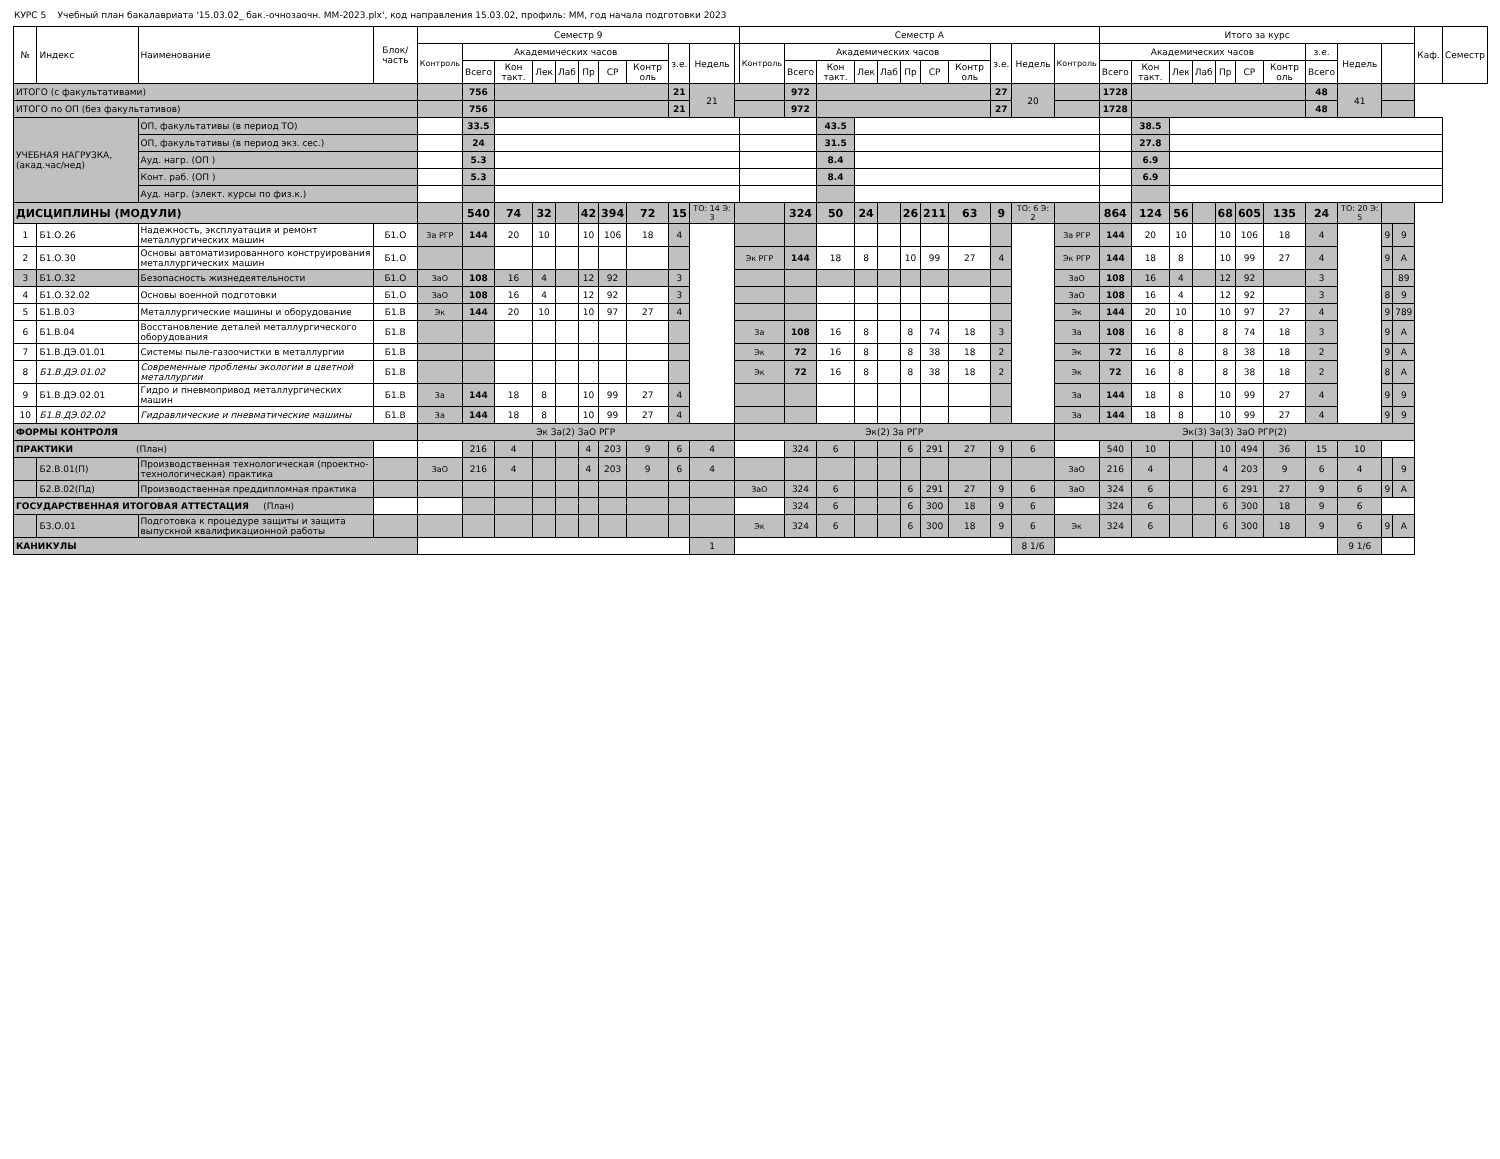КУРС 5 Учебный план бакалавриата '15.03.02_ бак.-очнозаочн. ММ-2023.plx', код направления 15.03.02, профиль: ММ, год начала подготовки 2023
| № | Индекс | Наименование | Блок/ часть | Семестр 9 | | | | | | | | | | | Семестр А | | | | | | | | | | | Итого за курс | | | | | | | | | | | Каф. | Семестр |
| --- | --- | --- | --- | --- | --- | --- | --- | --- | --- | --- | --- | --- | --- | --- | --- | --- | --- | --- | --- | --- | --- | --- | --- | --- | --- | --- | --- | --- | --- | --- | --- | --- | --- | --- | --- | --- | --- | --- |
| | | | | Контроль | Академических часов | | | | | | | з.е. | Недель | | Контроль | Академических часов | | | | | | | з.е. | Недель | Контроль | Академических часов | | | | | | | з.е. | Недель | | | | |
| | | | | | Всего | Кон такт. | Лек | Лаб | Пр | СР | Контр оль | | | | | Всего | Кон такт. | Лек | Лаб | Пр | СР | Контр оль | | | | Всего | Кон такт. | Лек | Лаб | Пр | СР | Контр оль | Всего | | | | | |
| ИТОГО (с факультативами) | | | | | 756 | | | | | | | 21 | 21 | | | 972 | | | | | | | 27 | 20 | | 1728 | | | | | | | 48 | 41 | | | | |
| ИТОГО по ОП (без факультативов) | | | | | 756 | | | | | | | 21 | | | | 972 | | | | | | | 27 | | | 1728 | | | | | | | 48 | | | | | |
| УЧЕБНАЯ НАГРУЗКА, (акад.час/нед) | | ОП, факультативы (в период ТО) | | | 33.5 | | | | | | | | | | | | 43.5 | | | | | | | | | | 38.5 | | | | | | | | | | | |
| | | ОП, факультативы (в период экз. сес.) | | | 24 | | | | | | | | | | | | 31.5 | | | | | | | | | | 27.8 | | | | | | | | | | | |
| | | Ауд. нагр. (ОП ) | | | 5.3 | | | | | | | | | | | | 8.4 | | | | | | | | | | 6.9 | | | | | | | | | | | |
| | | Конт. раб. (ОП ) | | | 5.3 | | | | | | | | | | | | 8.4 | | | | | | | | | | 6.9 | | | | | | | | | | | |
| | | Ауд. нагр. (элект. курсы по физ.к.) | | | | | | | | | | | | | | | | | | | | | | | | | | | | | | | | | | | | |
| ДИСЦИПЛИНЫ (МОДУЛИ) | | | | | 540 | 74 | 32 | | 42 | 394 | 72 | 15 | ТО: 14 Э: 3 | | | 324 | 50 | 24 | | 26 | 211 | 63 | 9 | ТО: 6 Э: 2 | | 864 | 124 | 56 | | 68 | 605 | 135 | 24 | ТО: 20 Э: 5 | | | | |
| 1 | Б1.О.26 | Надежность, эксплуатация и ремонт металлургических машин | Б1.О | За РГР | 144 | 20 | 10 | | 10 | 106 | 18 | 4 | | | | | | | | | | | | | За РГР | 144 | 20 | 10 | | 10 | 106 | 18 | 4 | | 9 | 9 | | |
| 2 | Б1.О.30 | Основы автоматизированного конструирования металлургических машин | Б1.О | | | | | | | | | | | Эк РГР | | 144 | 18 | 8 | | 10 | 99 | 27 | 4 | | Эк РГР | 144 | 18 | 8 | | 10 | 99 | 27 | 4 | | 9 | А | | |
| 3 | Б1.О.32 | Безопасность жизнедеятельности | Б1.О | ЗаО | 108 | 16 | 4 | | 12 | 92 | | 3 | | | | | | | | | | | | | ЗаО | 108 | 16 | 4 | | 12 | 92 | | 3 | | | 89 | | |
| 4 | Б1.О.32.02 | Основы военной подготовки | Б1.О | ЗаО | 108 | 16 | 4 | | 12 | 92 | | 3 | | | | | | | | | | | | | ЗаО | 108 | 16 | 4 | | 12 | 92 | | 3 | | 8 | 9 | | |
| 5 | Б1.В.03 | Металлургические машины и оборудование | Б1.В | Эк | 144 | 20 | 10 | | 10 | 97 | 27 | 4 | | | | | | | | | | | | | Эк | 144 | 20 | 10 | | 10 | 97 | 27 | 4 | | 9 | 789 | | |
| 6 | Б1.В.04 | Восстановление деталей металлургического оборудования | Б1.В | | | | | | | | | | | За | | 108 | 16 | 8 | | 8 | 74 | 18 | 3 | | За | 108 | 16 | 8 | | 8 | 74 | 18 | 3 | | 9 | А | | |
| 7 | Б1.В.ДЭ.01.01 | Системы пыле-газоочистки в металлургии | Б1.В | | | | | | | | | | | Эк | | 72 | 16 | 8 | | 8 | 38 | 18 | 2 | | Эк | 72 | 16 | 8 | | 8 | 38 | 18 | 2 | | 9 | А | | |
| 8 | Б1.В.ДЭ.01.02 | Современные проблемы экологии в цветной металлургии | Б1.В | | | | | | | | | | | Эк | | 72 | 16 | 8 | | 8 | 38 | 18 | 2 | | Эк | 72 | 16 | 8 | | 8 | 38 | 18 | 2 | | 8 | А | | |
| 9 | Б1.В.ДЭ.02.01 | Гидро и пневмопривод металлургических машин | Б1.В | За | 144 | 18 | 8 | | 10 | 99 | 27 | 4 | | | | | | | | | | | | | За | 144 | 18 | 8 | | 10 | 99 | 27 | 4 | | 9 | 9 | | |
| 10 | Б1.В.ДЭ.02.02 | Гидравлические и пневматические машины | Б1.В | За | 144 | 18 | 8 | | 10 | 99 | 27 | 4 | | | | | | | | | | | | | За | 144 | 18 | 8 | | 10 | 99 | 27 | 4 | | 9 | 9 | | |
| ФОРМЫ КОНТРОЛЯ | | | | Эк За(2) ЗаО РГР | | | | | | | | | | Эк(2) За РГР | | | | | | | | | | | Эк(3) За(3) ЗаО РГР(2) | | | | | | | | | | | | | |
| ПРАКТИКИ (План) | | | | | 216 | 4 | | | 4 | 203 | 9 | 6 | 4 | | | 324 | 6 | | | 6 | 291 | 27 | 9 | 6 | | 540 | 10 | | | 10 | 494 | 36 | 15 | 10 | | | | |
| | Б2.В.01(П) | Производственная технологическая (проектно-технологическая) практика | | ЗаО | 216 | 4 | | | 4 | 203 | 9 | 6 | 4 | | | | | | | | | | | | ЗаО | 216 | 4 | | | 4 | 203 | 9 | 6 | 4 | | 9 | | |
| | Б2.В.02(Пд) | Производственная преддипломная практика | | | | | | | | | | | | ЗаО | | 324 | 6 | | | 6 | 291 | 27 | 9 | 6 | ЗаО | 324 | 6 | | | 6 | 291 | 27 | 9 | 6 | 9 | А | | |
| ГОСУДАРСТВЕННАЯ ИТОГОВАЯ АТТЕСТАЦИЯ (План) | | | | | | | | | | | | | | | | 324 | 6 | | | 6 | 300 | 18 | 9 | 6 | | 324 | 6 | | | 6 | 300 | 18 | 9 | 6 | | | | |
| | Б3.О.01 | Подготовка к процедуре защиты и защита выпускной квалификационной работы | | | | | | | | | | | | Эк | | 324 | 6 | | | 6 | 300 | 18 | 9 | 6 | Эк | 324 | 6 | | | 6 | 300 | 18 | 9 | 6 | 9 | А | | |
| КАНИКУЛЫ | | | | | | | | | | | | | 1 | | | | | | | | | | | 8 1/6 | | | | | | | | | | 9 1/6 | | | | |